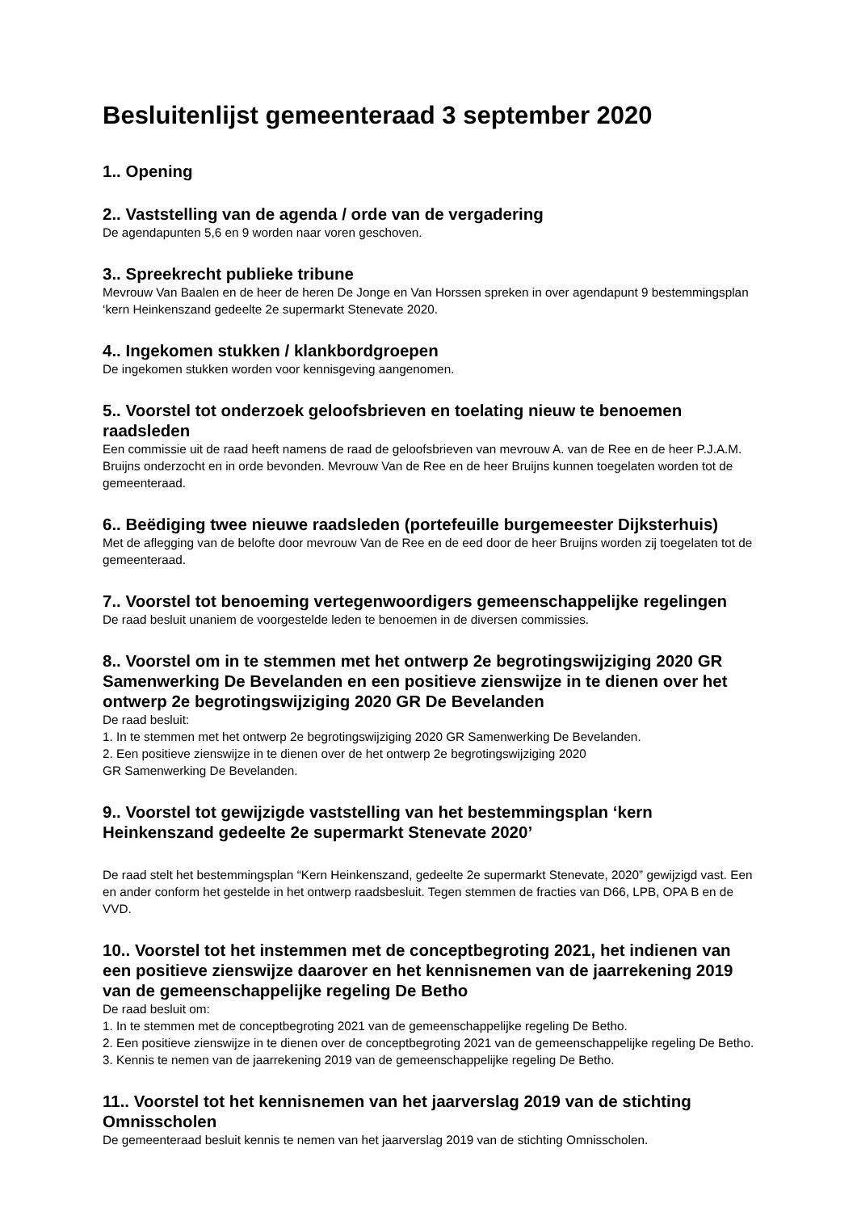Besluitenlijst gemeenteraad 3 september 2020
1.. Opening
2.. Vaststelling van de agenda / orde van de vergadering
De agendapunten 5,6 en 9 worden naar voren geschoven.
3.. Spreekrecht publieke tribune
Mevrouw Van Baalen en de heer de heren De Jonge en Van Horssen spreken in over agendapunt 9 bestemmingsplan ‘kern Heinkenszand gedeelte 2e supermarkt Stenevate 2020.
4.. Ingekomen stukken / klankbordgroepen
De ingekomen stukken worden voor kennisgeving aangenomen.
5.. Voorstel tot onderzoek geloofsbrieven en toelating nieuw te benoemen raadsleden
Een commissie uit de raad heeft namens de raad de geloofsbrieven van mevrouw A. van de Ree en de heer P.J.A.M. Bruijns onderzocht en in orde bevonden. Mevrouw Van de Ree en de heer Bruijns kunnen toegelaten worden tot de gemeenteraad.
6.. Beëdiging twee nieuwe raadsleden (portefeuille burgemeester Dijksterhuis)
Met de aflegging van de belofte door mevrouw Van de Ree en de eed door de heer Bruijns worden zij toegelaten tot de gemeenteraad.
7.. Voorstel tot benoeming vertegenwoordigers gemeenschappelijke regelingen
De raad besluit unaniem de voorgestelde leden te benoemen in de diversen commissies.
8.. Voorstel om in te stemmen met het ontwerp 2e begrotingswijziging 2020 GR Samenwerking De Bevelanden en een positieve zienswijze in te dienen over het ontwerp 2e begrotingswijziging 2020 GR De Bevelanden
De raad besluit:
1. In te stemmen met het ontwerp 2e begrotingswijziging 2020 GR Samenwerking De Bevelanden.
2. Een positieve zienswijze in te dienen over de het ontwerp 2e begrotingswijziging 2020
GR Samenwerking De Bevelanden.
9.. Voorstel tot gewijzigde vaststelling van het bestemmingsplan ‘kern Heinkenszand gedeelte 2e supermarkt Stenevate 2020’
De raad stelt het bestemmingsplan “Kern Heinkenszand, gedeelte 2e supermarkt Stenevate, 2020” gewijzigd vast. Een en ander conform het gestelde in het ontwerp raadsbesluit. Tegen stemmen de fracties van D66, LPB, OPA B en de VVD.
10.. Voorstel tot het instemmen met de conceptbegroting 2021, het indienen van een positieve zienswijze daarover en het kennisnemen van de jaarrekening 2019 van de gemeenschappelijke regeling De Betho
De raad besluit om:
1. In te stemmen met de conceptbegroting 2021 van de gemeenschappelijke regeling De Betho.
2. Een positieve zienswijze in te dienen over de conceptbegroting 2021 van de gemeenschappelijke regeling De Betho.
3. Kennis te nemen van de jaarrekening 2019 van de gemeenschappelijke regeling De Betho.
11.. Voorstel tot het kennisnemen van het jaarverslag 2019 van de stichting Omnisscholen
De gemeenteraad besluit kennis te nemen van het jaarverslag 2019 van de stichting Omnisscholen.